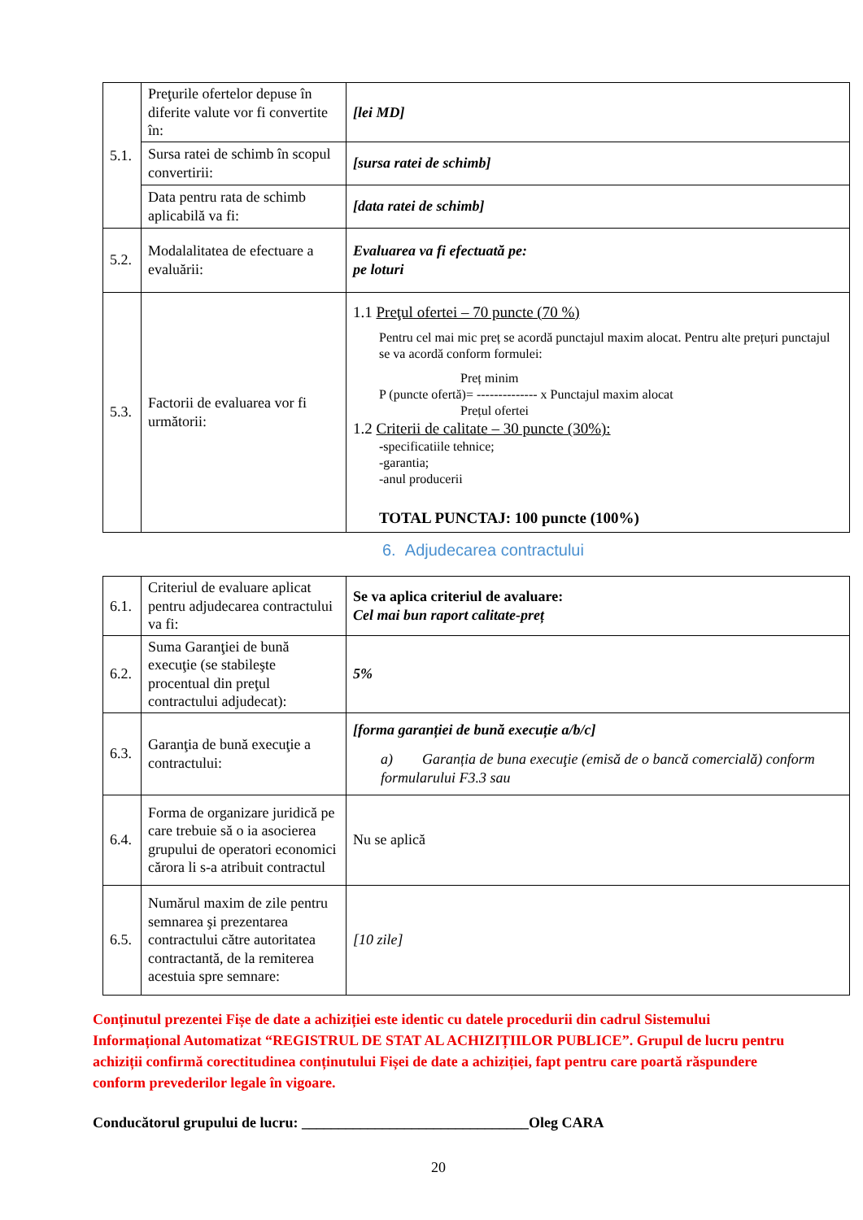| 5.1. | Preţurile ofertelor depuse în diferite valute vor fi convertite în: | [lei MD] |
| | Sursa ratei de schimb în scopul convertirii: | [sursa ratei de schimb] |
| | Data pentru rata de schimb aplicabilă va fi: | [data ratei de schimb] |
| 5.2. | Modalalitatea de efectuare a evaluării: | Evaluarea va fi efectuată pe: pe loturi |
| 5.3. | Factorii de evaluarea vor fi următorii: | 1.1 Preţul ofertei – 70 puncte (70 %) Pentru cel mai mic preț se acordă punctajul maxim alocat. Pentru alte prețuri punctajul se va acordă conform formulei: Preț minim P (puncte ofertă)= -------------- x Punctajul maxim alocat Prețul ofertei 1.2 Criterii de calitate – 30 puncte (30%): - specificatiile tehnice; -garantia; -anul producerii TOTAL PUNCTAJ: 100 puncte (100%) |
6. Adjudecarea contractului
| 6.1. | Criteriul de evaluare aplicat pentru adjudecarea contractului va fi: | Se va aplica criteriul de avaluare: Cel mai bun raport calitate-preț |
| 6.2. | Suma Garanţiei de bună execuţie (se stabileşte procentual din preţul contractului adjudecat): | 5% |
| 6.3. | Garanţia de bună execuţie a contractului: | [forma garanției de bună execuție a/b/c] a) Garanția de buna execuţie (emisă de o bancă comercială) conform formularului F3.3 sau |
| 6.4. | Forma de organizare juridică pe care trebuie să o ia asocierea grupului de operatori economici cărora li s-a atribuit contractul | Nu se aplică |
| 6.5. | Numărul maxim de zile pentru semnarea şi prezentarea contractului către autoritatea contractantă, de la remiterea acestuia spre semnare: | [10 zile] |
Conținutul prezentei Fișe de date a achiziției este identic cu datele procedurii din cadrul Sistemului Informațional Automatizat “REGISTRUL DE STAT AL ACHIZIȚIILOR PUBLICE”. Grupul de lucru pentru achiziții confirmă corectitudinea conținutului Fișei de date a achiziției, fapt pentru care poartă răspundere conform prevederilor legale în vigoare.
Conducătorul grupului de lucru: _______________________________Oleg CARA
20